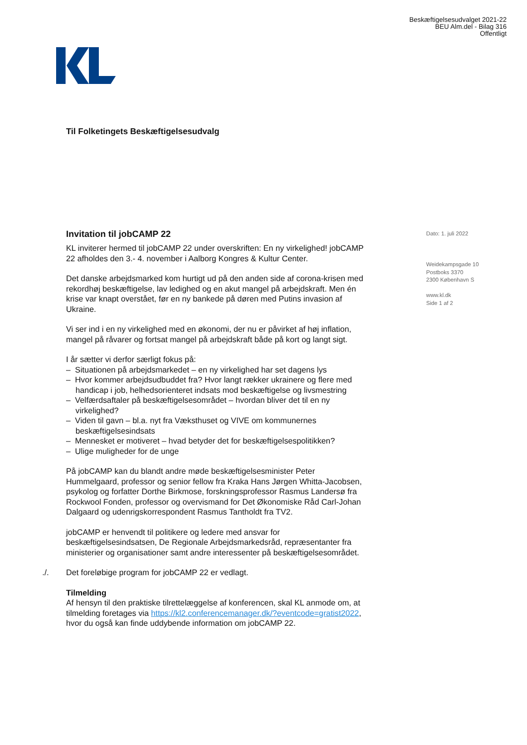Beskæftigelsesudvalget 2021-22
BEU Alm.del - Bilag 316
Offentligt
Til Folketingets Beskæftigelsesudvalg
Invitation til jobCAMP 22
KL inviterer hermed til jobCAMP 22 under overskriften: En ny virkelighed! jobCAMP 22 afholdes den 3.- 4. november i Aalborg Kongres & Kultur Center.
Det danske arbejdsmarked kom hurtigt ud på den anden side af corona-krisen med rekordhøj beskæftigelse, lav ledighed og en akut mangel på arbejdskraft. Men én krise var knapt overstået, før en ny bankede på døren med Putins invasion af Ukraine.
Vi ser ind i en ny virkelighed med en økonomi, der nu er påvirket af høj inflation, mangel på råvarer og fortsat mangel på arbejdskraft både på kort og langt sigt.
I år sætter vi derfor særligt fokus på:
– Situationen på arbejdsmarkedet – en ny virkelighed har set dagens lys
– Hvor kommer arbejdsudbuddet fra? Hvor langt rækker ukrainere og flere med handicap i job, helhedsorienteret indsats mod beskæftigelse og livsmestring
– Velfærdsaftaler på beskæftigelsesområdet – hvordan bliver det til en ny virkelighed?
– Viden til gavn – bl.a. nyt fra Væksthuset og VIVE om kommunernes beskæftigelsesindsats
– Mennesket er motiveret – hvad betyder det for beskæftigelsespolitikken?
– Ulige muligheder for de unge
På jobCAMP kan du blandt andre møde beskæftigelsesminister Peter Hummelgaard, professor og senior fellow fra Kraka Hans Jørgen Whitta-Jacobsen, psykolog og forfatter Dorthe Birkmose, forskningsprofessor Rasmus Landersø fra Rockwool Fonden, professor og overvismand for Det Økonomiske Råd Carl-Johan Dalgaard og udenrigskorrespondent Rasmus Tantholdt fra TV2.
jobCAMP er henvendt til politikere og ledere med ansvar for beskæftigelsesindsatsen, De Regionale Arbejdsmarkedsråd, repræsentanter fra ministerier og organisationer samt andre interessenter på beskæftigelsesområdet.
./. Det foreløbige program for jobCAMP 22 er vedlagt.
Tilmelding
Af hensyn til den praktiske tilrettelæggelse af konferencen, skal KL anmode om, at tilmelding foretages via https://kl2.conferencemanager.dk/?eventcode=gratist2022, hvor du også kan finde uddybende information om jobCAMP 22.
Dato: 1. juli 2022
Weidekampsgade 10
Postboks 3370
2300 København S
www.kl.dk
Side 1 af 2